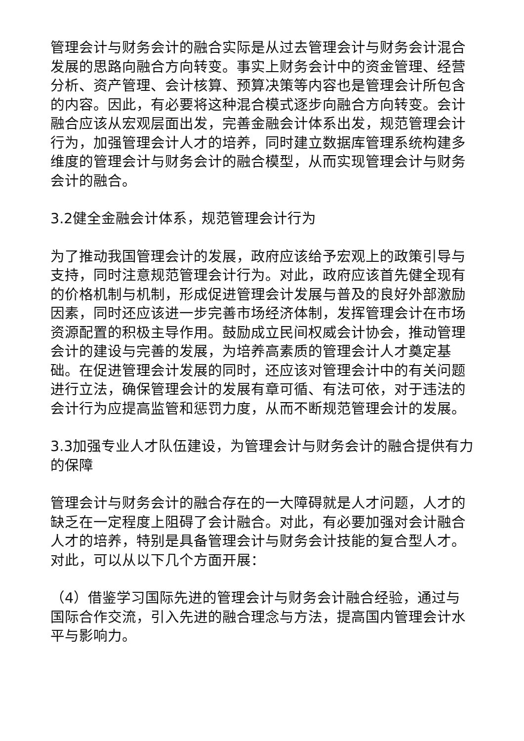管理会计与财务会计的融合实际是从过去管理会计与财务会计混合发展的思路向融合方向转变。事实上财务会计中的资金管理、经营分析、资产管理、会计核算、预算决策等内容也是管理会计所包含的内容。因此，有必要将这种混合模式逐步向融合方向转变。会计融合应该从宏观层面出发，完善金融会计体系出发，规范管理会计行为，加强管理会计人才的培养，同时建立数据库管理系统构建多维度的管理会计与财务会计的融合模型，从而实现管理会计与财务会计的融合。
3.2健全金融会计体系，规范管理会计行为
为了推动我国管理会计的发展，政府应该给予宏观上的政策引导与支持，同时注意规范管理会计行为。对此，政府应该首先健全现有的价格机制与机制，形成促进管理会计发展与普及的良好外部激励因素，同时还应该进一步完善市场经济体制，发挥管理会计在市场资源配置的积极主导作用。鼓励成立民间权威会计协会，推动管理会计的建设与完善的发展，为培养高素质的管理会计人才奠定基础。在促进管理会计发展的同时，还应该对管理会计中的有关问题进行立法，确保管理会计的发展有章可循、有法可依，对于违法的会计行为应提高监管和惩罚力度，从而不断规范管理会计的发展。
3.3加强专业人才队伍建设，为管理会计与财务会计的融合提供有力的保障
管理会计与财务会计的融合存在的一大障碍就是人才问题，人才的缺乏在一定程度上阻碍了会计融合。对此，有必要加强对会计融合人才的培养，特别是具备管理会计与财务会计技能的复合型人才。对此，可以从以下几个方面开展：
（4）借鉴学习国际先进的管理会计与财务会计融合经验，通过与国际合作交流，引入先进的融合理念与方法，提高国内管理会计水平与影响力。